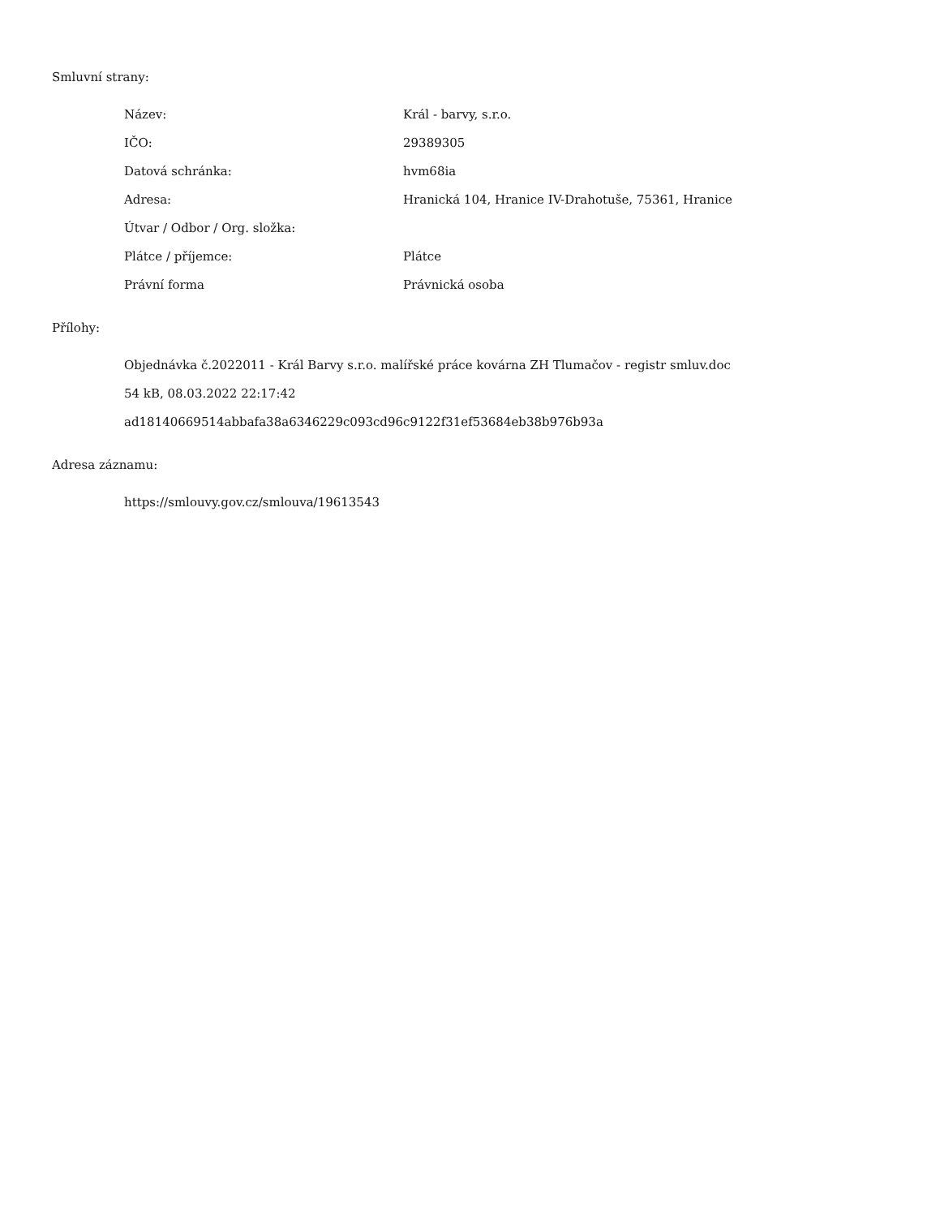Smluvní strany:
| Název: | Král - barvy, s.r.o. |
| IČO: | 29389305 |
| Datová schránka: | hvm68ia |
| Adresa: | Hranická 104, Hranice IV-Drahotuše, 75361, Hranice |
| Útvar / Odbor / Org. složka: | |
| Plátce / příjemce: | Plátce |
| Právní forma | Právnická osoba |
Přílohy:
Objednávka č.2022011 - Král Barvy s.r.o. malířské práce kovárna ZH Tlumačov - registr smluv.doc
54 kB, 08.03.2022 22:17:42
ad18140669514abbafa38a6346229c093cd96c9122f31ef53684eb38b976b93a
Adresa záznamu:
https://smlouvy.gov.cz/smlouva/19613543